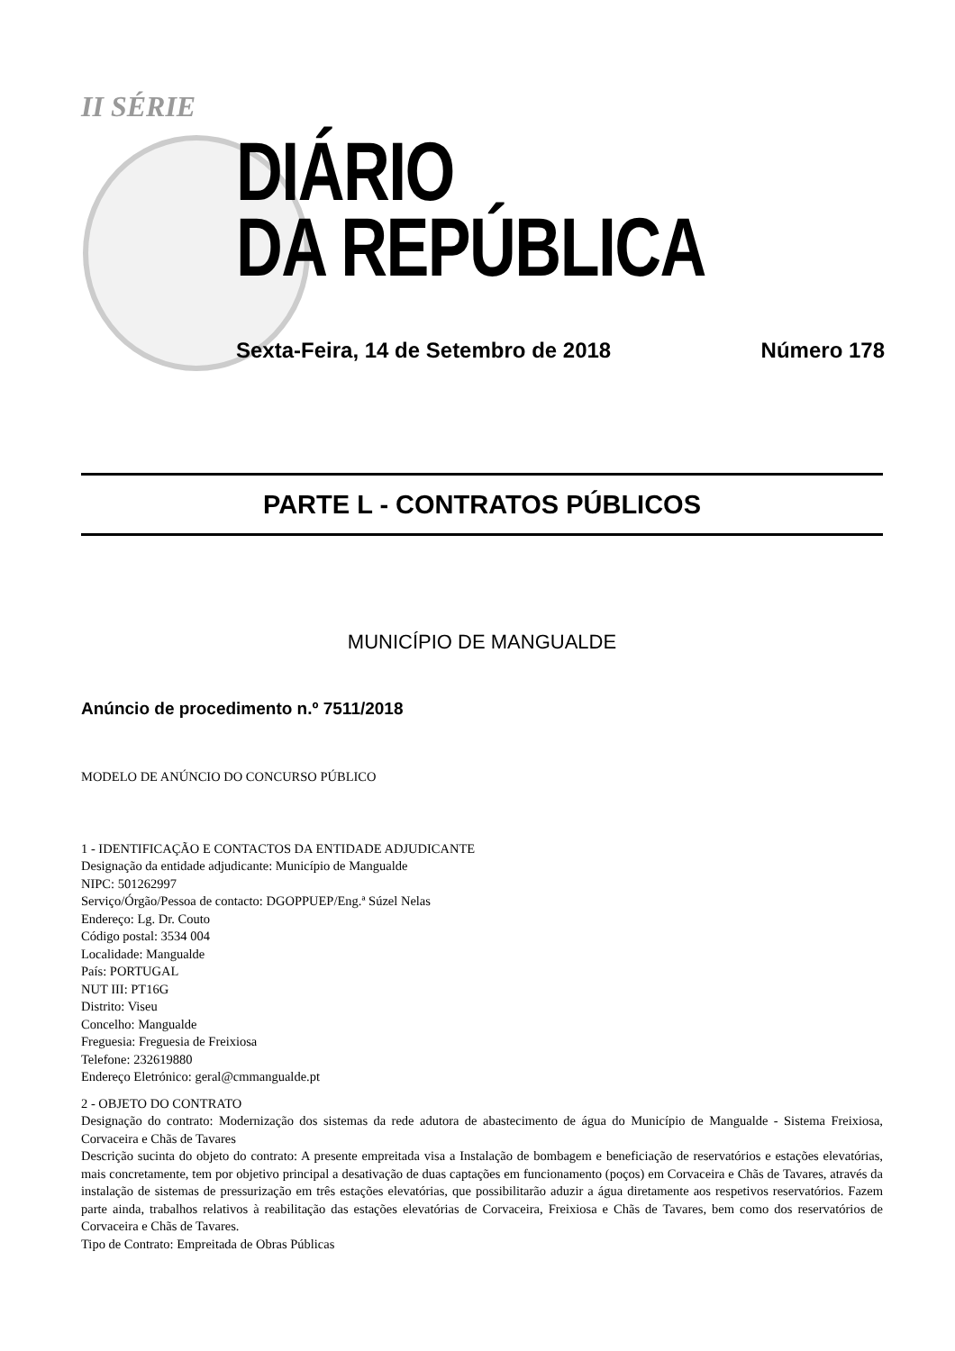II SÉRIE
DIÁRIO
DA REPÚBLICA
Sexta-Feira, 14 de Setembro de 2018 Número 178
PARTE L - CONTRATOS PÚBLICOS
MUNICÍPIO DE MANGUALDE
Anúncio de procedimento n.º 7511/2018
MODELO DE ANÚNCIO DO CONCURSO PÚBLICO
1 - IDENTIFICAÇÃO E CONTACTOS DA ENTIDADE ADJUDICANTE
Designação da entidade adjudicante: Município de Mangualde
NIPC: 501262997
Serviço/Órgão/Pessoa de contacto: DGOPPUEP/Eng.ª Súzel Nelas
Endereço: Lg. Dr. Couto
Código postal: 3534 004
Localidade: Mangualde
País: PORTUGAL
NUT III: PT16G
Distrito: Viseu
Concelho: Mangualde
Freguesia: Freguesia de Freixiosa
Telefone: 232619880
Endereço Eletrónico: geral@cmmangualde.pt
2 - OBJETO DO CONTRATO
Designação do contrato: Modernização dos sistemas da rede adutora de abastecimento de água do Município de Mangualde - Sistema Freixiosa, Corvaceira e Chãs de Tavares
Descrição sucinta do objeto do contrato: A presente empreitada visa a Instalação de bombagem e beneficiação de reservatórios e estações elevatórias, mais concretamente, tem por objetivo principal a desativação de duas captações em funcionamento (poços) em Corvaceira e Chãs de Tavares, através da instalação de sistemas de pressurização em três estações elevatórias, que possibilitarão aduzir a água diretamente aos respetivos reservatórios. Fazem parte ainda, trabalhos relativos à reabilitação das estações elevatórias de Corvaceira, Freixiosa e Chãs de Tavares, bem como dos reservatórios de Corvaceira e Chãs de Tavares.
Tipo de Contrato: Empreitada de Obras Públicas